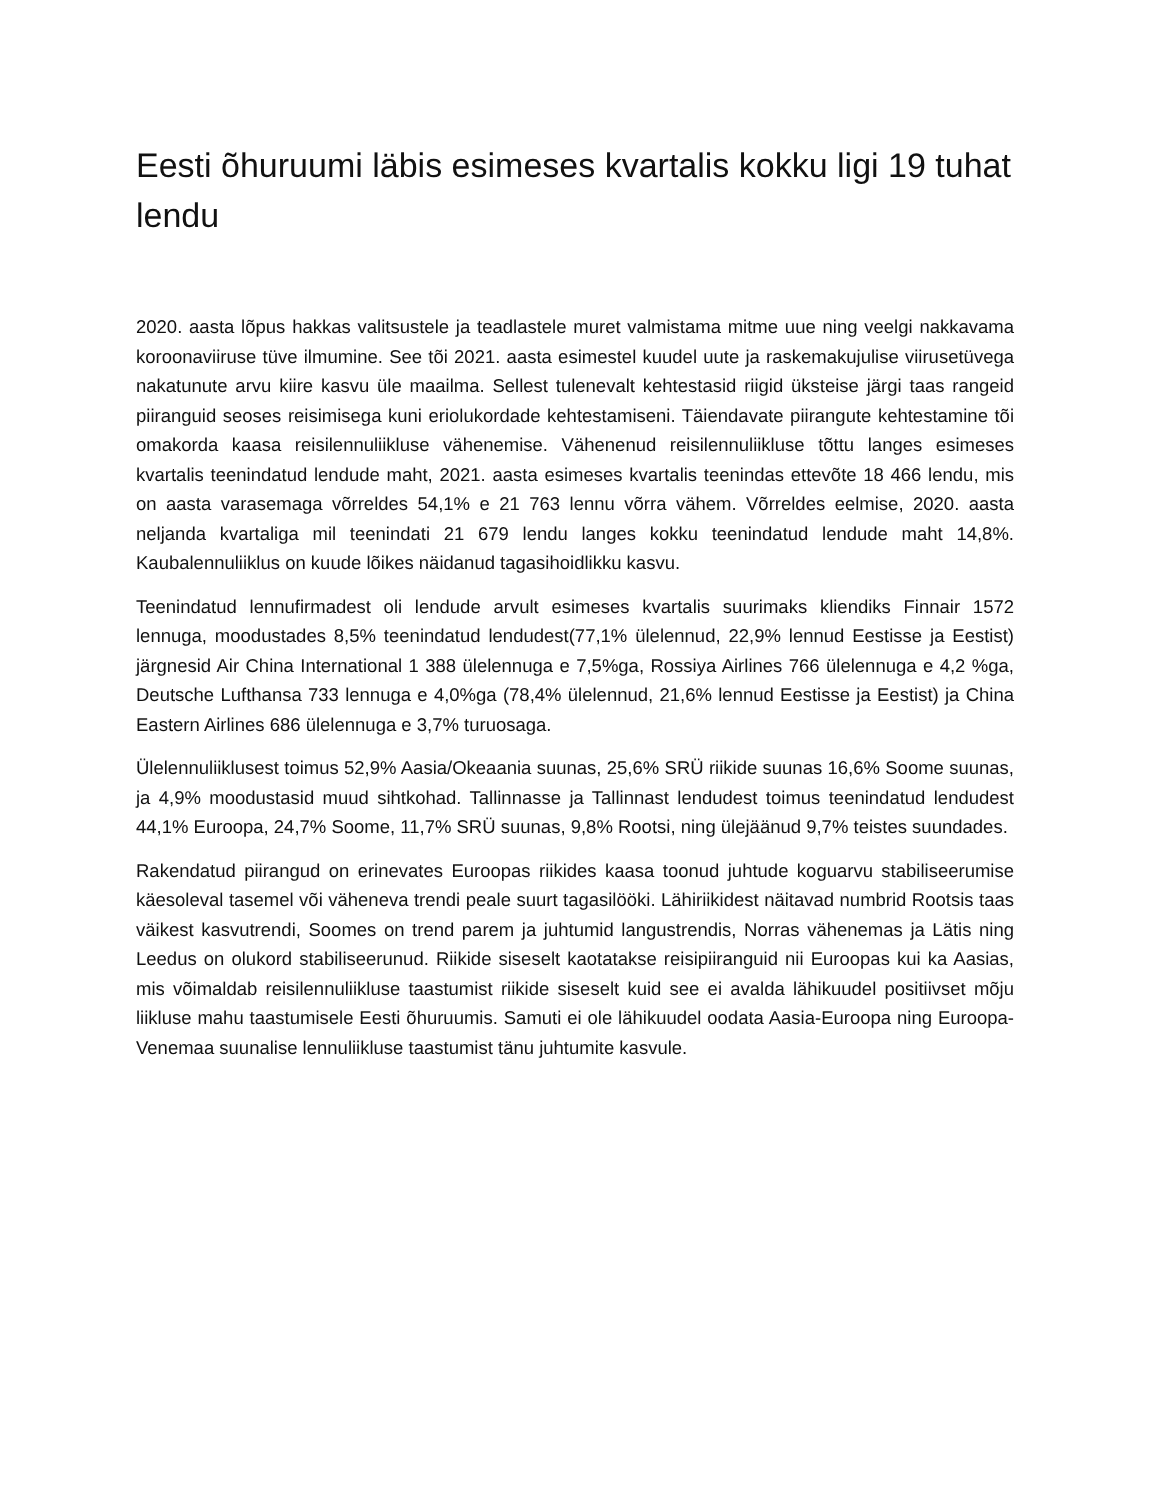Eesti õhuruumi läbis esimeses kvartalis kokku ligi 19 tuhat lendu
2020. aasta lõpus hakkas valitsustele ja teadlastele muret valmistama mitme uue ning veelgi nakkavama koroonaviiruse tüve ilmumine. See tõi 2021. aasta esimestel kuudel uute ja raskemakujulise viirusetüvega nakatunute arvu kiire kasvu üle maailma. Sellest tulenevalt kehtestasid riigid üksteise järgi taas rangeid piiranguid seoses reisimisega kuni eriolukordade kehtestamiseni. Täiendavate piirangute kehtestamine tõi omakorda kaasa reisilennuliikluse vähenemise. Vähenenud reisilennuliikluse tõttu langes esimeses kvartalis teenindatud lendude maht, 2021. aasta esimeses kvartalis teenindas ettevõte 18 466 lendu, mis on aasta varasemaga võrreldes 54,1% e 21 763 lennu võrra vähem. Võrreldes eelmise, 2020. aasta neljanda kvartaliga mil teenindati 21 679 lendu langes kokku teenindatud lendude maht 14,8%. Kaubalennuliiklus on kuude lõikes näidanud tagasihoidlikku kasvu.
Teenindatud lennufirmadest oli lendude arvult esimeses kvartalis suurimaks kliendiks Finnair 1572 lennuga, moodustades 8,5% teenindatud lendudest(77,1% ülelennud, 22,9% lennud Eestisse ja Eestist) järgnesid Air China International 1 388 ülelennuga e 7,5%ga, Rossiya Airlines 766 ülelennuga e 4,2 %ga, Deutsche Lufthansa 733 lennuga e 4,0%ga (78,4% ülelennud, 21,6% lennud Eestisse ja Eestist) ja China Eastern Airlines 686 ülelennuga e 3,7% turuosaga.
Ülelennuliiklusest toimus 52,9% Aasia/Okeaania suunas, 25,6% SRÜ riikide suunas 16,6% Soome suunas, ja 4,9% moodustasid muud sihtkohad. Tallinnasse ja Tallinnast lendudest toimus teenindatud lendudest 44,1% Euroopa, 24,7% Soome, 11,7% SRÜ suunas, 9,8% Rootsi, ning ülejäänud 9,7% teistes suundades.
Rakendatud piirangud on erinevates Euroopas riikides kaasa toonud juhtude koguarvu stabiliseerumise käesoleval tasemel või väheneva trendi peale suurt tagasilööki. Lähiriikidest näitavad numbrid Rootsis taas väikest kasvutrendi, Soomes on trend parem ja juhtumid langustrendis, Norras vähenemas ja Lätis ning Leedus on olukord stabiliseerunud. Riikide siseselt kaotatakse reisipiiranguid nii Euroopas kui ka Aasias, mis võimaldab reisilennuliikluse taastumist riikide siseselt kuid see ei avalda lähikuudel positiivset mõju liikluse mahu taastumisele Eesti õhuruumis. Samuti ei ole lähikuudel oodata Aasia-Euroopa ning Euroopa-Venemaa suunalise lennuliikluse taastumist tänu juhtumite kasvule.